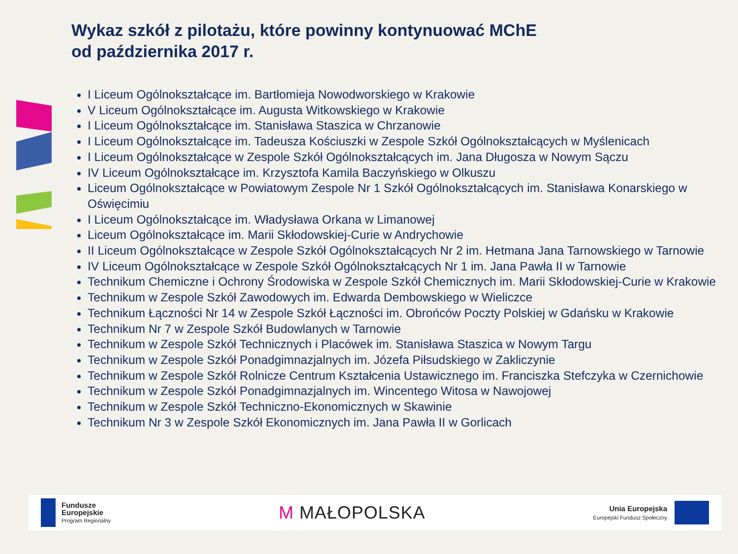Wykaz szkół z pilotażu, które powinny kontynuować MChE
od października 2017 r.
I Liceum Ogólnokształcące im. Bartłomieja Nowodworskiego w Krakowie
V Liceum Ogólnokształcące im. Augusta Witkowskiego w Krakowie
I Liceum Ogólnokształcące im. Stanisława Staszica w Chrzanowie
I Liceum Ogólnokształcące im. Tadeusza Kościuszki w Zespole Szkół Ogólnokształcących w Myślenicach
I Liceum Ogólnokształcące w Zespole Szkół Ogólnokształcących im. Jana Długosza w Nowym Sączu
IV Liceum Ogólnokształcące im. Krzysztofa Kamila Baczyńskiego w Olkuszu
Liceum Ogólnokształcące w Powiatowym Zespole Nr 1 Szkół Ogólnokształcących im. Stanisława Konarskiego w Oświęcimiu
I Liceum Ogólnokształcące im. Władysława Orkana w Limanowej
Liceum Ogólnokształcące im. Marii Skłodowskiej-Curie w Andrychowie
II Liceum Ogólnokształcące w Zespole Szkół Ogólnokształcących Nr 2 im. Hetmana Jana Tarnowskiego w Tarnowie
IV Liceum Ogólnokształcące w Zespole Szkół Ogólnokształcących Nr 1 im. Jana Pawła II w Tarnowie
Technikum Chemiczne i Ochrony Środowiska w Zespole Szkół Chemicznych im. Marii Skłodowskiej-Curie w Krakowie
Technikum w Zespole Szkół Zawodowych im. Edwarda Dembowskiego w Wieliczce
Technikum Łączności Nr 14 w Zespole Szkół Łączności im. Obrońców Poczty Polskiej w Gdańsku w Krakowie
Technikum Nr 7 w Zespole Szkół Budowlanych w Tarnowie
Technikum w Zespole Szkół Technicznych i Placówek im. Stanisława Staszica w Nowym Targu
Technikum w Zespole Szkół Ponadgimnazjalnych im. Józefa Piłsudskiego w Zakliczynie
Technikum w Zespole Szkół Rolnicze Centrum Kształcenia Ustawicznego im. Franciszka Stefczyka w Czernichowie
Technikum w Zespole Szkół Ponadgimnazjalnych im. Wincentego Witosa w Nawojowej
Technikum w Zespole Szkół Techniczno-Ekonomicznych w Skawinie
Technikum Nr 3 w Zespole Szkół Ekonomicznych im. Jana Pawła II w Gorlicach
Fundusze
Europejskie
Program Regionalny
M MAŁOPOLSKA
Unia Europejska
Europejski Fundusz Społeczny